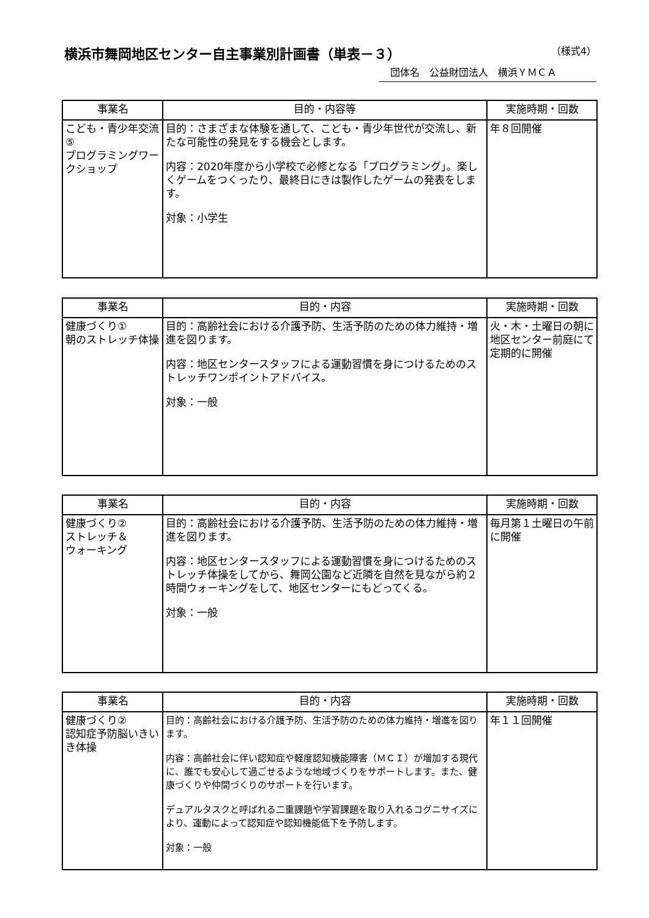横浜市舞岡地区センター自主事業別計画書（単表－３）
（様式4）
団体名　公益財団法人　横浜ＹＭＣＡ
| 事業名 | 目的・内容等 | 実施時期・回数 |
| --- | --- | --- |
| こども・青少年交流⑤ プログラミングワークショップ | 目的：さまざまな体験を通して、こども・青少年世代が交流し、新たな可能性の発見をする機会とします。 内容：2020年度から小学校で必修となる「プログラミング」。楽しくゲームをつくったり、最終日にきは製作したゲームの発表をします。 対象：小学生 | 年８回開催 |
| 事業名 | 目的・内容 | 実施時期・回数 |
| --- | --- | --- |
| 健康づくり① 朝のストレッチ体操 | 目的：高齢社会における介護予防、生活予防のための体力維持・増進を図ります。 内容：地区センタースタッフによる運動習慣を身につけるためのストレッチワンポイントアドバイス。 対象：一般 | 火・木・土曜日の朝に地区センター前庭にて定期的に開催 |
| 事業名 | 目的・内容 | 実施時期・回数 |
| --- | --- | --- |
| 健康づくり② ストレッチ＆ ウォーキング | 目的：高齢社会における介護予防、生活予防のための体力維持・増進を図ります。 内容：地区センタースタッフによる運動習慣を身につけるためのストレッチ体操をしてから、舞岡公園など近隣を自然を見ながら約２時間ウォーキングをして、地区センターにもどってくる。 対象：一般 | 毎月第１土曜日の午前に開催 |
| 事業名 | 目的・内容 | 実施時期・回数 |
| --- | --- | --- |
| 健康づくり② 認知症予防脳いきいき体操 | 目的：高齢社会における介護予防、生活予防のための体力維持・増進を図ります。 内容：高齢社会に伴い認知症や軽度認知機能障害（ＭＣＩ）が増加する現代に、誰でも安心して過ごせるような地域づくりをサポートします。また、健康づくりや仲間づくりのサポートを行います。 デュアルタスクと呼ばれる二重課題や学習課題を取り入れるコグニサイズにより、運動によって認知症や認知機能低下を予防します。 対象：一般 | 年１１回開催 |